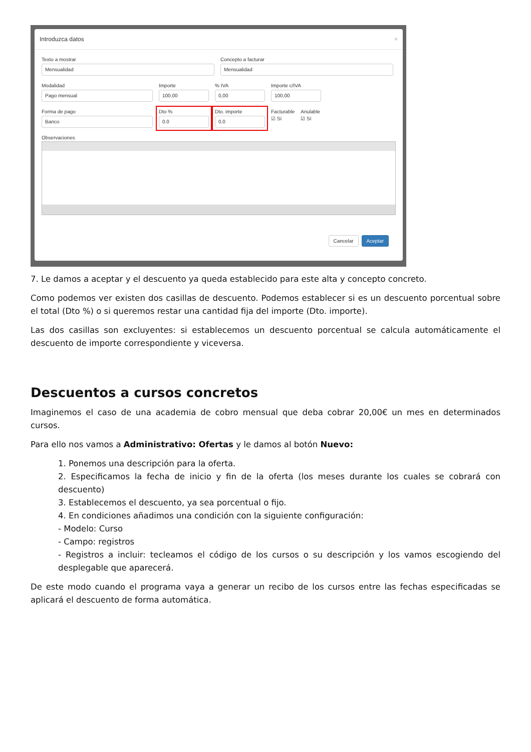Introduzca datos ×
Texto a mostrar
Mensualidad
Concepto a facturar
Mensualidad
Modalidad
Pago mensual
Importe
100,00
% IVA
0,00
Importe c/IVA
100,00
Forma de pago
Banco
Dto %
0.0
Dto. importe
0.0
Facturable
☑ Sí
Anulable
☑ Sí
Observaciones
Cancelar Aceptar
7. Le damos a aceptar y el descuento ya queda establecido para este alta y concepto concreto.
Como podemos ver existen dos casillas de descuento. Podemos establecer si es un descuento porcentual sobre el total (Dto %) o si queremos restar una cantidad fija del importe (Dto. importe).
Las dos casillas son excluyentes: si establecemos un descuento porcentual se calcula automáticamente el descuento de importe correspondiente y viceversa.
Descuentos a cursos concretos
Imaginemos el caso de una academia de cobro mensual que deba cobrar 20,00€ un mes en determinados cursos.
Para ello nos vamos a Administrativo: Ofertas y le damos al botón Nuevo:
1. Ponemos una descripción para la oferta.
2. Especificamos la fecha de inicio y fin de la oferta (los meses durante los cuales se cobrará con descuento)
3. Establecemos el descuento, ya sea porcentual o fijo.
4. En condiciones añadimos una condición con la siguiente configuración:
- Modelo: Curso
- Campo: registros
- Registros a incluir: tecleamos el código de los cursos o su descripción y los vamos escogiendo del desplegable que aparecerá.
De este modo cuando el programa vaya a generar un recibo de los cursos entre las fechas especificadas se aplicará el descuento de forma automática.